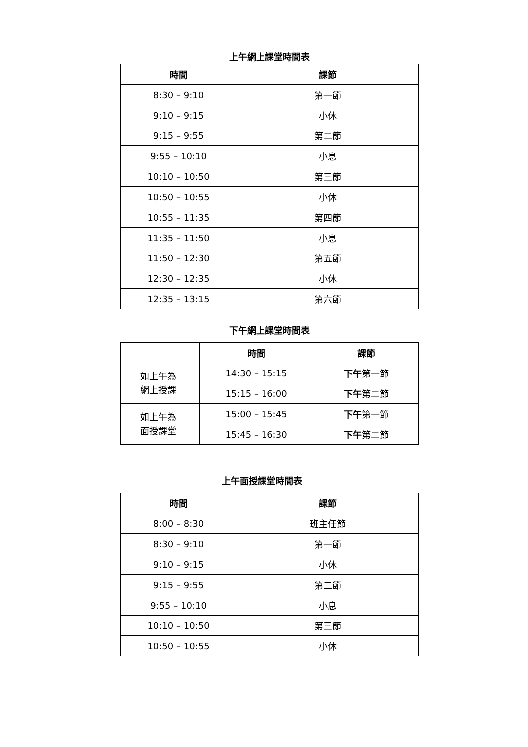上午網上課堂時間表
| 時間 | 課節 |
| --- | --- |
| 8:30 – 9:10 | 第一節 |
| 9:10 – 9:15 | 小休 |
| 9:15 – 9:55 | 第二節 |
| 9:55 – 10:10 | 小息 |
| 10:10 – 10:50 | 第三節 |
| 10:50 – 10:55 | 小休 |
| 10:55 – 11:35 | 第四節 |
| 11:35 – 11:50 | 小息 |
| 11:50 – 12:30 | 第五節 |
| 12:30 – 12:35 | 小休 |
| 12:35 – 13:15 | 第六節 |
下午網上課堂時間表
| | 時間 | 課節 |
| --- | --- | --- |
| 如上午為 網上授課 | 14:30 – 15:15 | 下午 第一節 |
| | 15:15 – 16:00 | 下午 第二節 |
| 如上午為 面授課堂 | 15:00 – 15:45 | 下午 第一節 |
| | 15:45 – 16:30 | 下午 第二節 |
上午面授課堂時間表
| 時間 | 課節 |
| --- | --- |
| 8:00 – 8:30 | 班主任節 |
| 8:30 – 9:10 | 第一節 |
| 9:10 – 9:15 | 小休 |
| 9:15 – 9:55 | 第二節 |
| 9:55 – 10:10 | 小息 |
| 10:10 – 10:50 | 第三節 |
| 10:50 – 10:55 | 小休 |